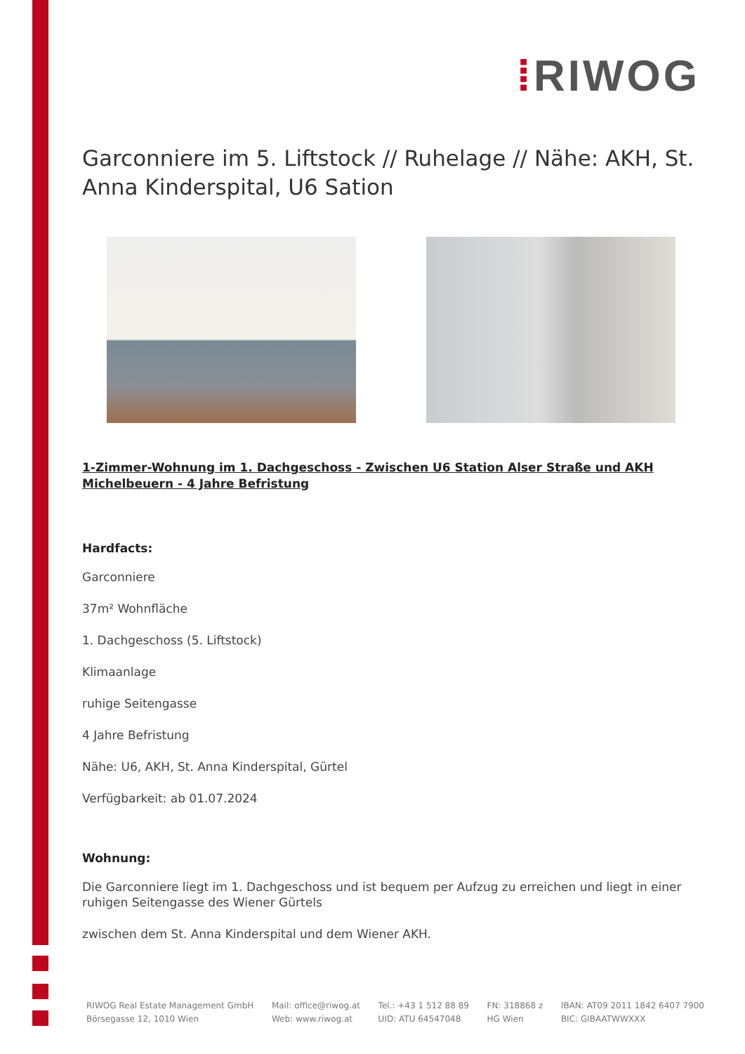⁞RIWOG
Garconniere im 5. Liftstock // Ruhelage // Nähe: AKH, St. Anna Kinderspital, U6 Sation
1-Zimmer-Wohnung im 1. Dachgeschoss - Zwischen U6 Station Alser Straße und AKH Michelbeuern - 4 Jahre Befristung
Hardfacts:
Garconniere
37m² Wohnfläche
1. Dachgeschoss (5. Liftstock)
Klimaanlage
ruhige Seitengasse
4 Jahre Befristung
Nähe: U6, AKH, St. Anna Kinderspital, Gürtel
Verfügbarkeit: ab 01.07.2024
Wohnung:
Die Garconniere liegt im 1. Dachgeschoss und ist bequem per Aufzug zu erreichen und liegt in einer ruhigen Seitengasse des Wiener Gürtels
zwischen dem St. Anna Kinderspital und dem Wiener AKH.
RIWOG Real Estate Management GmbH
Börsegasse 12, 1010 Wien
Mail: office@riwog.at
Web: www.riwog.at
Tel.: +43 1 512 88 89
UID: ATU 64547048
FN: 318868 z
HG Wien
IBAN: AT09 2011 1842 6407 7900
BIC: GIBAATWWXXX